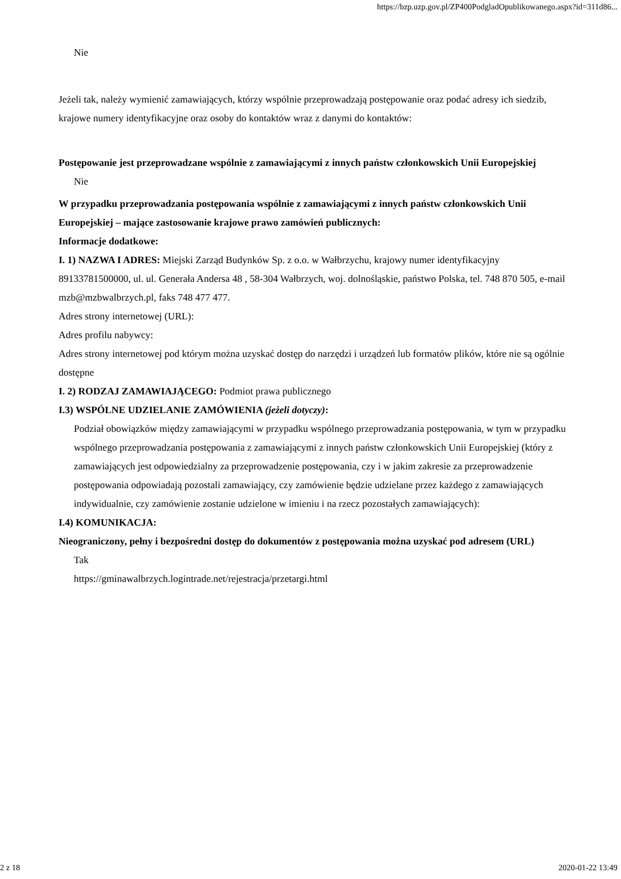https://bzp.uzp.gov.pl/ZP400PodgladOpublikowanego.aspx?id=311d86...
Nie
Jeżeli tak, należy wymienić zamawiających, którzy wspólnie przeprowadzają postępowanie oraz podać adresy ich siedzib, krajowe numery identyfikacyjne oraz osoby do kontaktów wraz z danymi do kontaktów:
Postępowanie jest przeprowadzane wspólnie z zamawiającymi z innych państw członkowskich Unii Europejskiej
Nie
W przypadku przeprowadzania postępowania wspólnie z zamawiającymi z innych państw członkowskich Unii Europejskiej – mające zastosowanie krajowe prawo zamówień publicznych:
Informacje dodatkowe:
I. 1) NAZWA I ADRES: Miejski Zarząd Budynków Sp. z o.o. w Wałbrzychu, krajowy numer identyfikacyjny 89133781500000, ul. ul. Generała Andersa 48 , 58-304 Wałbrzych, woj. dolnośląskie, państwo Polska, tel. 748 870 505, e-mail mzb@mzbwalbrzych.pl, faks 748 477 477.
Adres strony internetowej (URL):
Adres profilu nabywcy:
Adres strony internetowej pod którym można uzyskać dostęp do narzędzi i urządzeń lub formatów plików, które nie są ogólnie dostępne
I. 2) RODZAJ ZAMAWIAJĄCEGO: Podmiot prawa publicznego
I.3) WSPÓLNE UDZIELANIE ZAMÓWIENIA (jeżeli dotyczy):
Podział obowiązków między zamawiającymi w przypadku wspólnego przeprowadzania postępowania, w tym w przypadku wspólnego przeprowadzania postępowania z zamawiającymi z innych państw członkowskich Unii Europejskiej (który z zamawiających jest odpowiedzialny za przeprowadzenie postępowania, czy i w jakim zakresie za przeprowadzenie postępowania odpowiadają pozostali zamawiający, czy zamówienie będzie udzielane przez każdego z zamawiających indywidualnie, czy zamówienie zostanie udzielone w imieniu i na rzecz pozostałych zamawiających):
I.4) KOMUNIKACJA:
Nieograniczony, pełny i bezpośredni dostęp do dokumentów z postępowania można uzyskać pod adresem (URL)
Tak
https://gminawalbrzych.logintrade.net/rejestracja/przetargi.html
2 z 18 2020-01-22 13:49